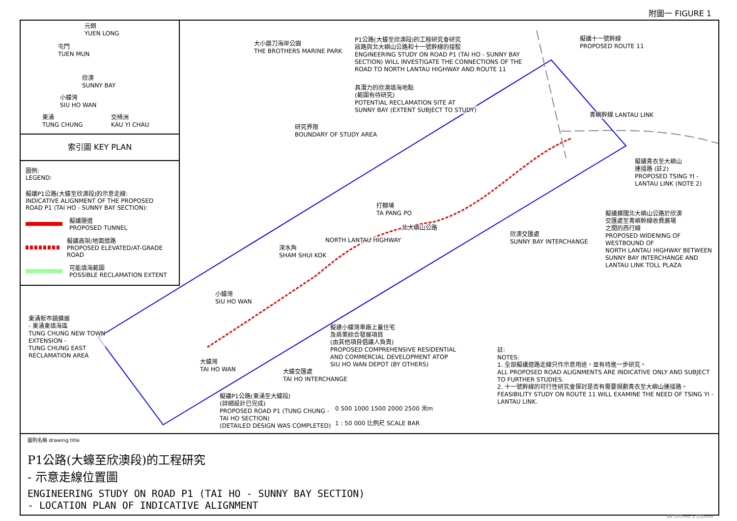附圖一 FIGURE 1
大小磨刀海岸公園
THE BROTHERS MARINE PARK
P1公路(大蠔至欣澳段)的工程研究會研究
該路與北大嶼山公路和十一號幹線的接駁
ENGINEERING STUDY ON ROAD P1 (TAI HO - SUNNY BAY
SECTION) WILL INVESTIGATE THE CONNECTIONS OF THE
ROAD TO NORTH LANTAU HIGHWAY AND ROUTE 11
擬議十一號幹線
PROPOSED ROUTE 11
具潛力的欣澳填海地點
(範圍有待研究)
POTENTIAL RECLAMATION SITE AT
SUNNY BAY (EXTENT SUBJECT TO STUDY)
研究界限
BOUNDARY OF STUDY AREA
青嶼幹線 LANTAU LINK
擬議青衣至大嶼山
連接路 (註2)
PROPOSED TSING YI -
LANTAU LINK (NOTE 2)
打棚埔
TA PANG PO
北大嶼山公路
NORTH LANTAU HIGHWAY
擬議擴闊北大嶼山公路於欣澳
交匯處至青嶼幹線收費廣場
之間的西行線
PROPOSED WIDENING OF WESTBOUND OF
NORTH LANTAU HIGHWAY BETWEEN
SUNNY BAY INTERCHANGE AND
LANTAU LINK TOLL PLAZA
欣澳交匯處
SUNNY BAY INTERCHANGE
深水角
SHAM SHUI KOK
小蠔灣
SIU HO WAN
東涌新市鎮擴展
- 東涌東填海區
TUNG CHUNG NEW TOWN
EXTENSION -
TUNG CHUNG EAST
RECLAMATION AREA
擬建小蠔灣車廠上蓋住宅
及商業綜合發展項目
(由其他項目倡議人負責)
PROPOSED COMPREHENSIVE RESIDENTIAL
AND COMMERCIAL DEVELOPMENT ATOP
SIU HO WAN DEPOT (BY OTHERS)
大蠔灣
TAI HO WAN
大蠔交匯處
TAI HO INTERCHANGE
擬議P1公路(東涌至大蠔段)
(詳細設計已完成)
PROPOSED ROAD P1 (TUNG CHUNG -
TAI HO SECTION)
(DETAILED DESIGN WAS COMPLETED)
0 500 1000 1500 2000 2500 米m
1 : 50 000 比例尺 SCALE BAR
註:
NOTES:
1. 全部擬議道路走線只作示意用途，並有待進一步研究。
ALL PROPOSED ROAD ALIGNMENTS ARE INDICATIVE ONLY AND SUBJECT TO FURTHER STUDIES.
2. 十一號幹線的可行性研究會探討是否有需要規劃青衣至大嶼山連接路。
FEASIBILITY STUDY ON ROUTE 11 WILL EXAMINE THE NEED OF TSING YI - LANTAU LINK.
元朗
YUEN LONG
屯門
TUEN MUN
欣澳
SUNNY BAY
小蠔灣
SIU HO WAN
東涌
TUNG CHUNG
交椅洲
KAU YI CHAU
索引圖 KEY PLAN
圖例:
LEGEND:
擬議P1公路(大蠔至欣澳段)的示意走線:
INDICATIVE ALIGNMENT OF THE PROPOSED
ROAD P1 (TAI HO - SUNNY BAY SECTION):
擬議隧道
PROPOSED TUNNEL
擬議高架/地面道路
PROPOSED ELEVATED/AT-GRADE ROAD
可能填海範圍
POSSIBLE RECLAMATION EXTENT
圖則名稱 drawing title
P1公路(大蠔至欣澳段)的工程研究
- 示意走線位置圖
ENGINEERING STUDY ON ROAD P1 (TAI HO - SUNNY BAY SECTION)
- LOCATION PLAN OF INDICATIVE ALIGNMENT
A4 297mm x 210mm